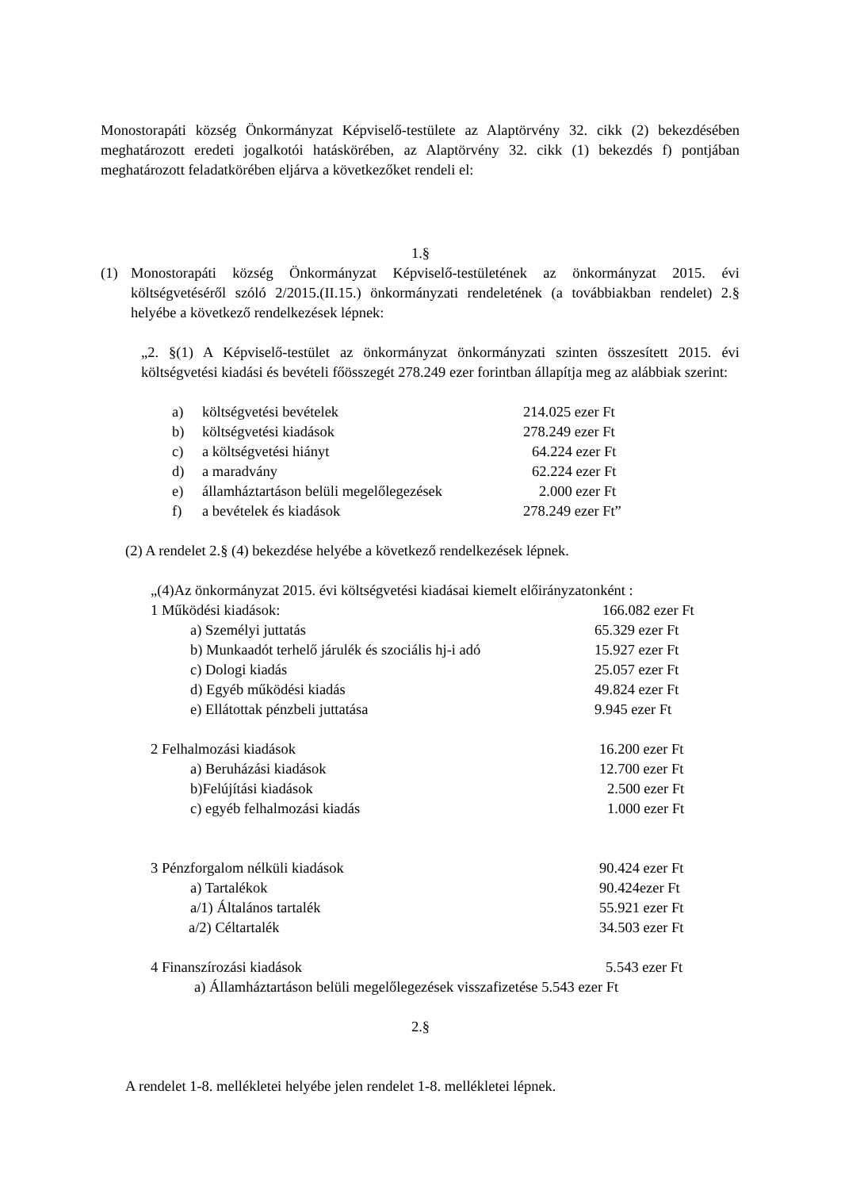Monostorapáti község Önkormányzat Képviselő-testülete az Alaptörvény 32. cikk (2) bekezdésében meghatározott eredeti jogalkotói hatáskörében, az Alaptörvény 32. cikk (1) bekezdés f) pontjában meghatározott feladatkörében eljárva a következőket rendeli el:
1.§
(1) Monostorapáti község Önkormányzat Képviselő-testületének az önkormányzat 2015. évi költségvetéséről szóló 2/2015.(II.15.) önkormányzati rendeletének (a továbbiakban rendelet) 2.§ helyébe a következő rendelkezések lépnek:
„2. §(1) A Képviselő-testület az önkormányzat önkormányzati szinten összesített 2015. évi költségvetési kiadási és bevételi főösszegét 278.249 ezer forintban állapítja meg az alábbiak szerint:
a) költségvetési bevételek 214.025 ezer Ft
b) költségvetési kiadások 278.249 ezer Ft
c) a költségvetési hiányt 64.224 ezer Ft
d) a maradvány 62.224 ezer Ft
e) államháztartáson belüli megelőlegezések 2.000 ezer Ft
f) a bevételek és kiadások 278.249 ezer Ft”
(2) A rendelet 2.§ (4) bekezdése helyébe a következő rendelkezések lépnek.
„(4)Az önkormányzat 2015. évi költségvetési kiadásai kiemelt előirányzatonként :
1 Működési kiadások: 166.082 ezer Ft
a) Személyi juttatás 65.329 ezer Ft
b) Munkaadót terhelő járulék és szociális hj-i adó 15.927 ezer Ft
c) Dologi kiadás 25.057 ezer Ft
d) Egyéb működési kiadás 49.824 ezer Ft
e) Ellátottak pénzbeli juttatása 9.945 ezer Ft
2 Felhalmozási kiadások 16.200 ezer Ft
a) Beruházási kiadások 12.700 ezer Ft
b)Felújítási kiadások 2.500 ezer Ft
c) egyéb felhalmozási kiadás 1.000 ezer Ft
3 Pénzforgalom nélküli kiadások 90.424 ezer Ft
a) Tartalékok 90.424ezer Ft
a/1) Általános tartalék 55.921 ezer Ft
a/2) Céltartalék 34.503 ezer Ft
4 Finanszírozási kiadások 5.543 ezer Ft
a) Államháztartáson belüli megelőlegezések visszafizetése 5.543 ezer Ft
2.§
A rendelet 1-8. mellékletei helyébe jelen rendelet 1-8. mellékletei lépnek.